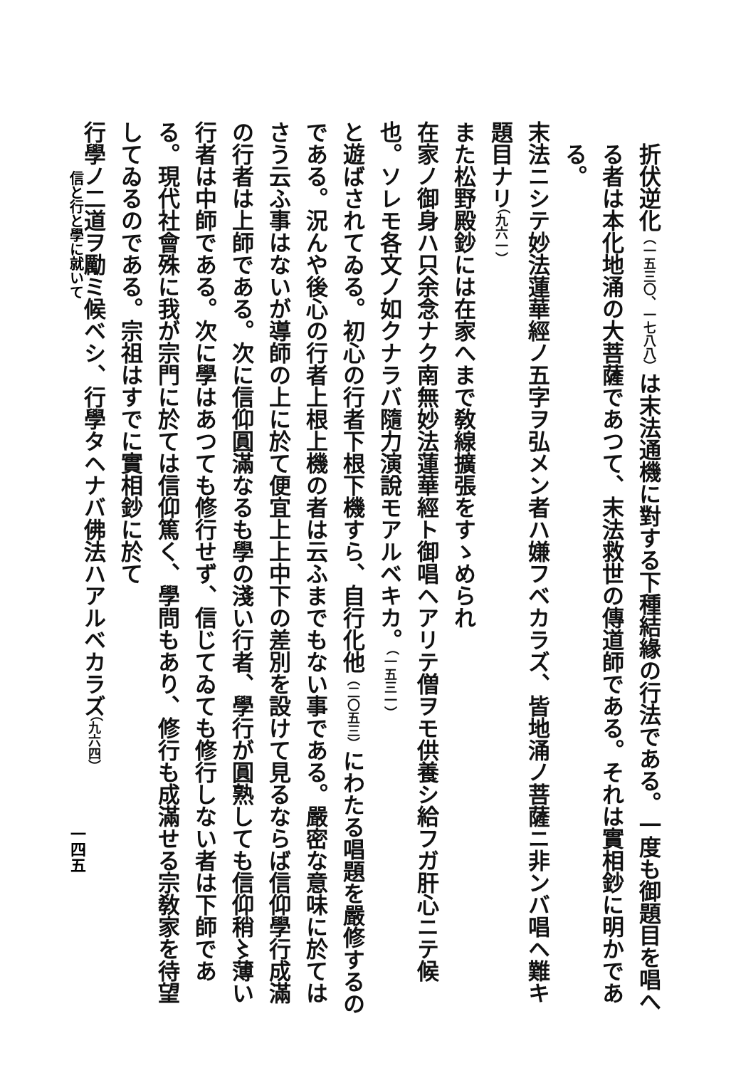折伏逆化（一五三〇、一七八八）は末法通機に對する下種結緣の行法である。一度も御題目を唱へる者は本化地涌の大菩薩であつて、末法救世の傳道師である。それは實相鈔に明かである。
末法ニシテ妙法蓮華經ノ五字ヲ弘メン者ハ嫌フベカラズ、皆地涌ノ菩薩ニ非ンバ唱ヘ難キ題目ナリ（九六一）
また松野殿鈔には在家へまで敎線擴張をすゝめられ
在家ノ御身ハ只余念ナク南無妙法蓮華經ト御唱ヘアリテ僧ヲモ供養シ給フガ肝心ニテ候也。ソレモ各文ノ如クナラバ隨力演說モアルベキカ。（一五三一）
と遊ばされてゐる。初心の行者下根下機すら、自行化他（二〇五三）にわたる唱題を嚴修するのである。況んや後心の行者上根上機の者は云ふまでもない事である。嚴密な意味に於てはさう云ふ事はないが導師の上に於て便宜上上中下の差別を設けて見るならば信仰學行成滿の行者は上師である。次に信仰圓滿なるも學の淺い行者、學行が圓熟しても信仰稍〻薄い行者は中師である。次に學はあつても修行せず、信じてゐても修行しない者は下師である。現代社會殊に我が宗門に於ては信仰篤く、學問もあり、修行も成滿せる宗敎家を待望してゐるのである。宗祖はすでに實相鈔に於て
行學ノ二道ヲ勵ミ候ベシ、行學タヘナバ佛法ハアルベカラズ（九六四）
信と行と學に就いて
一四五